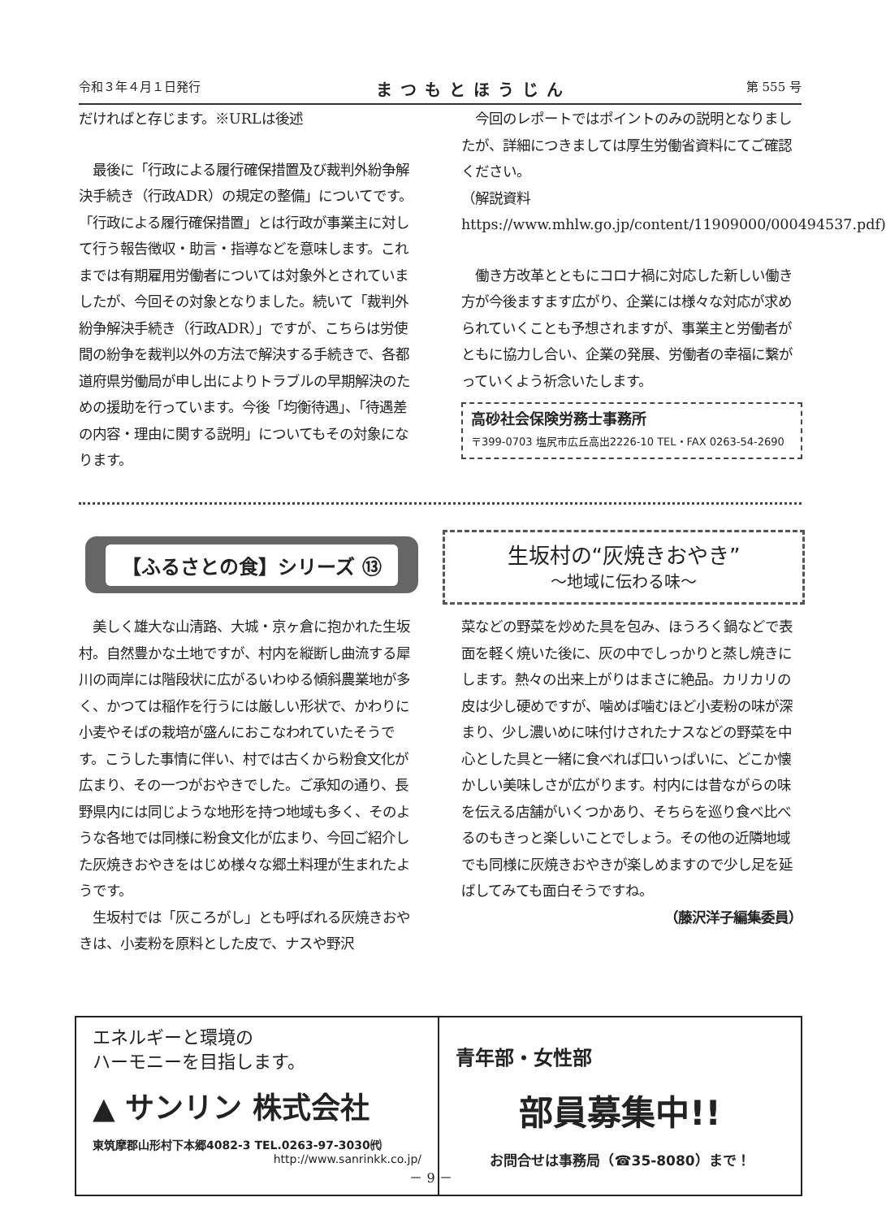令和３年４月１日発行 まつもとほうじん 第 555 号
だければと存じます。※URLは後述
　最後に「行政による履行確保措置及び裁判外紛争解決手続き（行政ADR）の規定の整備」についてです。「行政による履行確保措置」とは行政が事業主に対して行う報告徴収・助言・指導などを意味します。これまでは有期雇用労働者については対象外とされていましたが、今回その対象となりました。続いて「裁判外紛争解決手続き（行政ADR）」ですが、こちらは労使間の紛争を裁判以外の方法で解決する手続きで、各都道府県労働局が申し出によりトラブルの早期解決のための援助を行っています。今後「均衡待遇」、「待遇差の内容・理由に関する説明」についてもその対象になります。
　今回のレポートではポイントのみの説明となりましたが、詳細につきましては厚生労働省資料にてご確認ください。
（解説資料 https://www.mhlw.go.jp/content/11909000/000494537.pdf)
　働き方改革とともにコロナ禍に対応した新しい働き方が今後ますます広がり、企業には様々な対応が求められていくことも予想されますが、事業主と労働者がともに協力し合い、企業の発展、労働者の幸福に繋がっていくよう祈念いたします。
高砂社会保険労務士事務所
〒399-0703 塩尻市広丘高出2226-10 TEL・FAX 0263-54-2690
【ふるさとの食】シリーズ ⑬
生坂村の“灰焼きおやき”
～地域に伝わる味～
　美しく雄大な山清路、大城・京ヶ倉に抱かれた生坂村。自然豊かな土地ですが、村内を縦断し曲流する犀川の両岸には階段状に広がるいわゆる傾斜農業地が多く、かつては稲作を行うには厳しい形状で、かわりに小麦やそばの栽培が盛んにおこなわれていたそうです。こうした事情に伴い、村では古くから粉食文化が広まり、その一つがおやきでした。ご承知の通り、長野県内には同じような地形を持つ地域も多く、そのような各地では同様に粉食文化が広まり、今回ご紹介した灰焼きおやきをはじめ様々な郷土料理が生まれたようです。
　生坂村では「灰ころがし」とも呼ばれる灰焼きおやきは、小麦粉を原料とした皮で、ナスや野沢
菜などの野菜を炒めた具を包み、ほうろく鍋などで表面を軽く焼いた後に、灰の中でしっかりと蒸し焼きにします。熱々の出来上がりはまさに絶品。カリカリの皮は少し硬めですが、噛めば噛むほど小麦粉の味が深まり、少し濃いめに味付けされたナスなどの野菜を中心とした具と一緒に食べれば口いっぱいに、どこか懐かしい美味しさが広がります。村内には昔ながらの味を伝える店舗がいくつかあり、そちらを巡り食べ比べるのもきっと楽しいことでしょう。その他の近隣地域でも同様に灰焼きおやきが楽しめますので少し足を延ばしてみても面白そうですね。
（藤沢洋子編集委員）
エネルギーと環境の
ハーモニーを目指します。
▲ サンリン 株式会社
東筑摩郡山形村下本郷4082-3 TEL.0263-97-3030㈹
http://www.sanrinkk.co.jp/
青年部・女性部
部員募集中!!
お問合せは事務局（☎35-8080）まで！
－ 9 －